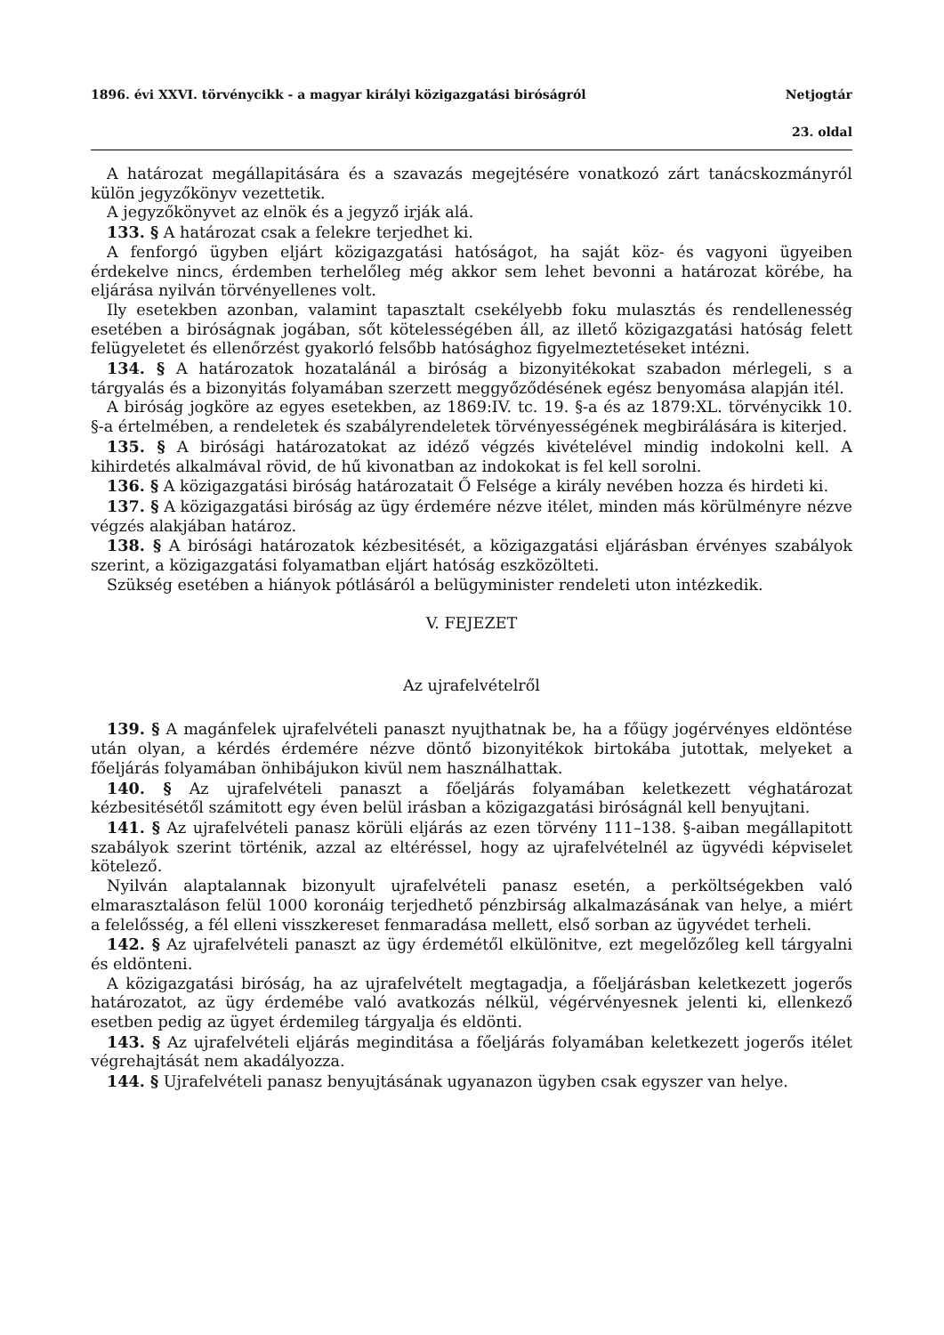1896. évi XXVI. törvénycikk - a magyar királyi közigazgatási biróságról Netjogtár
23. oldal
A határozat megállapitására és a szavazás megejtésére vonatkozó zárt tanácskozmányról külön jegyzőkönyv vezettetik.
A jegyzőkönyvet az elnök és a jegyző irják alá.
133. § A határozat csak a felekre terjedhet ki.
A fenforgó ügyben eljárt közigazgatási hatóságot, ha saját köz- és vagyoni ügyeiben érdekelve nincs, érdemben terhelőleg még akkor sem lehet bevonni a határozat körébe, ha eljárása nyilván törvényellenes volt.
Ily esetekben azonban, valamint tapasztalt csekélyebb foku mulasztás és rendellenesség esetében a biróságnak jogában, sőt kötelességében áll, az illető közigazgatási hatóság felett felügyeletet és ellenőrzést gyakorló felsőbb hatósághoz figyelmeztetéseket intézni.
134. § A határozatok hozatalánál a biróság a bizonyitékokat szabadon mérlegeli, s a tárgyalás és a bizonyitás folyamában szerzett meggyőződésének egész benyomása alapján itél.
A biróság jogköre az egyes esetekben, az 1869:IV. tc. 19. §-a és az 1879:XL. törvénycikk 10. §-a értelmében, a rendeletek és szabályrendeletek törvényességének megbirálására is kiterjed.
135. § A birósági határozatokat az idéző végzés kivételével mindig indokolni kell. A kihirdetés alkalmával rövid, de hű kivonatban az indokokat is fel kell sorolni.
136. § A közigazgatási biróság határozatait Ő Felsége a király nevében hozza és hirdeti ki.
137. § A közigazgatási biróság az ügy érdemére nézve itélet, minden más körülményre nézve végzés alakjában határoz.
138. § A birósági határozatok kézbesitését, a közigazgatási eljárásban érvényes szabályok szerint, a közigazgatási folyamatban eljárt hatóság eszközölteti.
Szükség esetében a hiányok pótlásáról a belügyminister rendeleti uton intézkedik.
V. FEJEZET
Az ujrafelvételről
139. § A magánfelek ujrafelvételi panaszt nyujthatnak be, ha a főügy jogérvényes eldöntése után olyan, a kérdés érdemére nézve döntő bizonyitékok birtokába jutottak, melyeket a főeljárás folyamában önhibájukon kivül nem használhattak.
140. § Az ujrafelvételi panaszt a főeljárás folyamában keletkezett véghatározat kézbesitésétől számitott egy éven belül irásban a közigazgatási biróságnál kell benyujtani.
141. § Az ujrafelvételi panasz körüli eljárás az ezen törvény 111–138. §-aiban megállapitott szabályok szerint történik, azzal az eltéréssel, hogy az ujrafelvételnél az ügyvédi képviselet kötelező.
Nyilván alaptalannak bizonyult ujrafelvételi panasz esetén, a perköltségekben való elmarasztaláson felül 1000 koronáig terjedhető pénzbirság alkalmazásának van helye, a miért a felelősség, a fél elleni visszkereset fenmaradása mellett, első sorban az ügyvédet terheli.
142. § Az ujrafelvételi panaszt az ügy érdemétől elkülönitve, ezt megelőzőleg kell tárgyalni és eldönteni.
A közigazgatási biróság, ha az ujrafelvételt megtagadja, a főeljárásban keletkezett jogerős határozatot, az ügy érdemébe való avatkozás nélkül, végérvényesnek jelenti ki, ellenkező esetben pedig az ügyet érdemileg tárgyalja és eldönti.
143. § Az ujrafelvételi eljárás meginditása a főeljárás folyamában keletkezett jogerős itélet végrehajtását nem akadályozza.
144. § Ujrafelvételi panasz benyujtásának ugyanazon ügyben csak egyszer van helye.